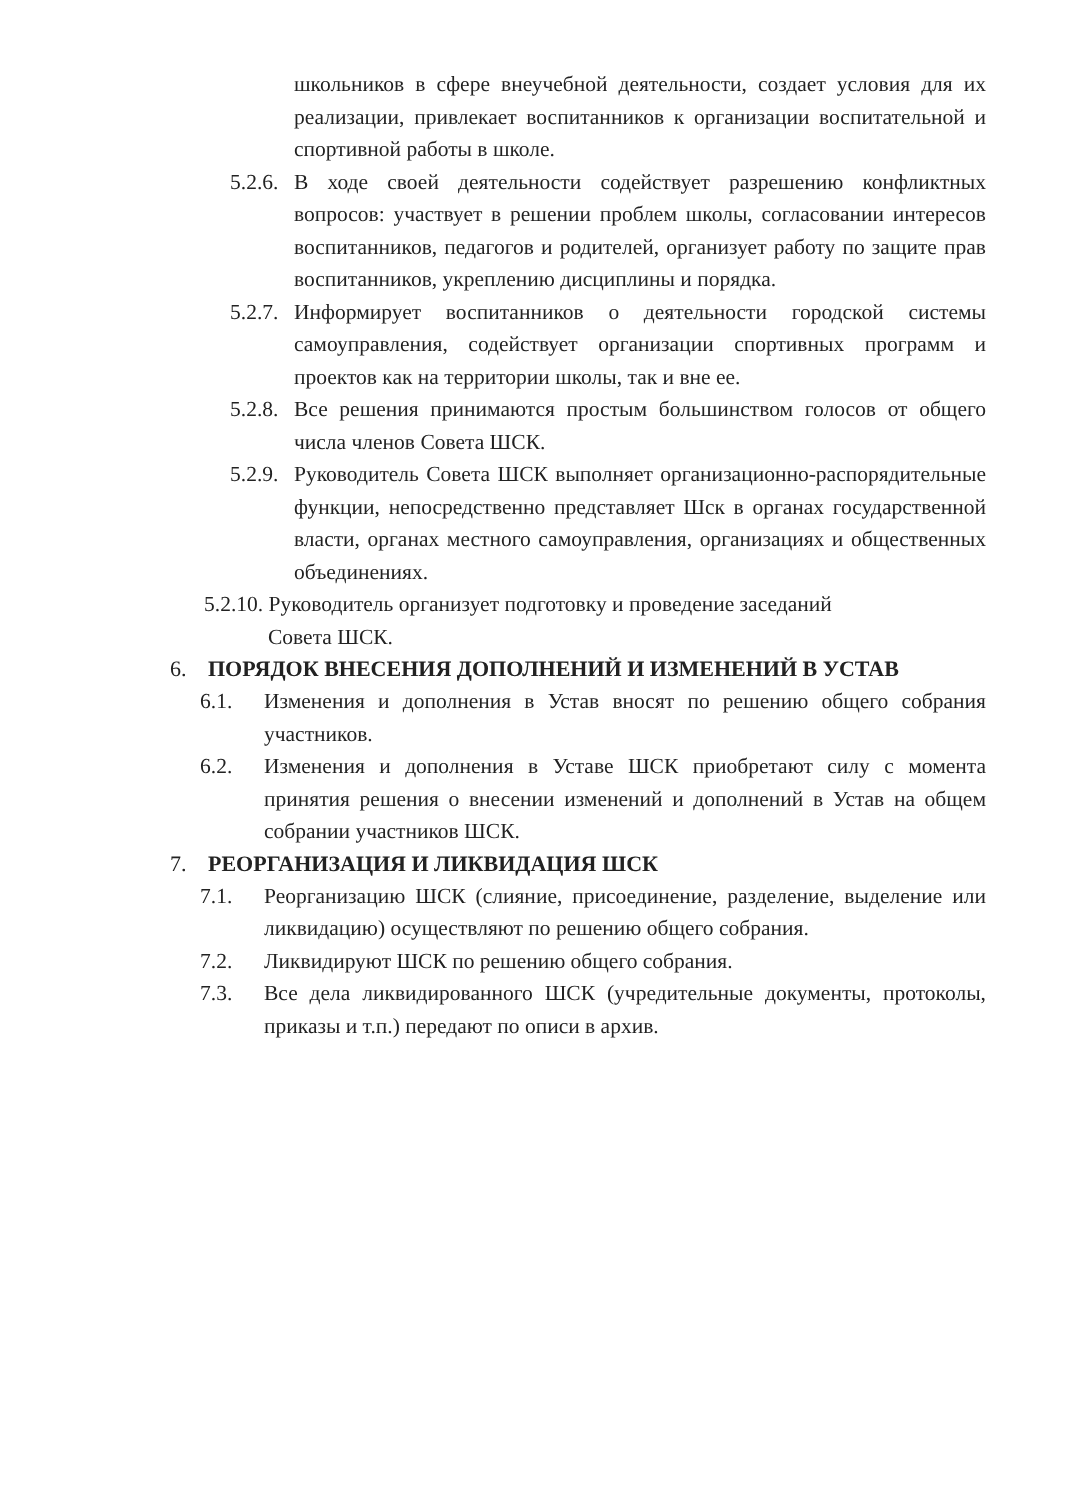школьников в сфере внеучебной деятельности, создает условия для их реализации, привлекает воспитанников к организации воспитательной и спортивной работы в школе.
5.2.6. В ходе своей деятельности содействует разрешению конфликтных вопросов: участвует в решении проблем школы, согласовании интересов воспитанников, педагогов и родителей, организует работу по защите прав воспитанников, укреплению дисциплины и порядка.
5.2.7. Информирует воспитанников о деятельности городской системы самоуправления, содействует организации спортивных программ и проектов как на территории школы, так и вне ее.
5.2.8. Все решения принимаются простым большинством голосов от общего числа членов Совета ШСК.
5.2.9. Руководитель Совета ШСК выполняет организационно-распорядительные функции, непосредственно представляет Шск в органах государственной власти, органах местного самоуправления, организациях и общественных объединениях.
5.2.10. Руководитель организует подготовку и проведение заседаний
Совета ШСК.
6. ПОРЯДОК ВНЕСЕНИЯ ДОПОЛНЕНИЙ И ИЗМЕНЕНИЙ В УСТАВ
6.1. Изменения и дополнения в Устав вносят по решению общего собрания участников.
6.2. Изменения и дополнения в Уставе ШСК приобретают силу с момента принятия решения о внесении изменений и дополнений в Устав на общем собрании участников ШСК.
7. РЕОРГАНИЗАЦИЯ И ЛИКВИДАЦИЯ ШСК
7.1. Реорганизацию ШСК (слияние, присоединение, разделение, выделение или ликвидацию) осуществляют по решению общего собрания.
7.2. Ликвидируют ШСК по решению общего собрания.
7.3. Все дела ликвидированного ШСК (учредительные документы, протоколы, приказы и т.п.) передают по описи в архив.